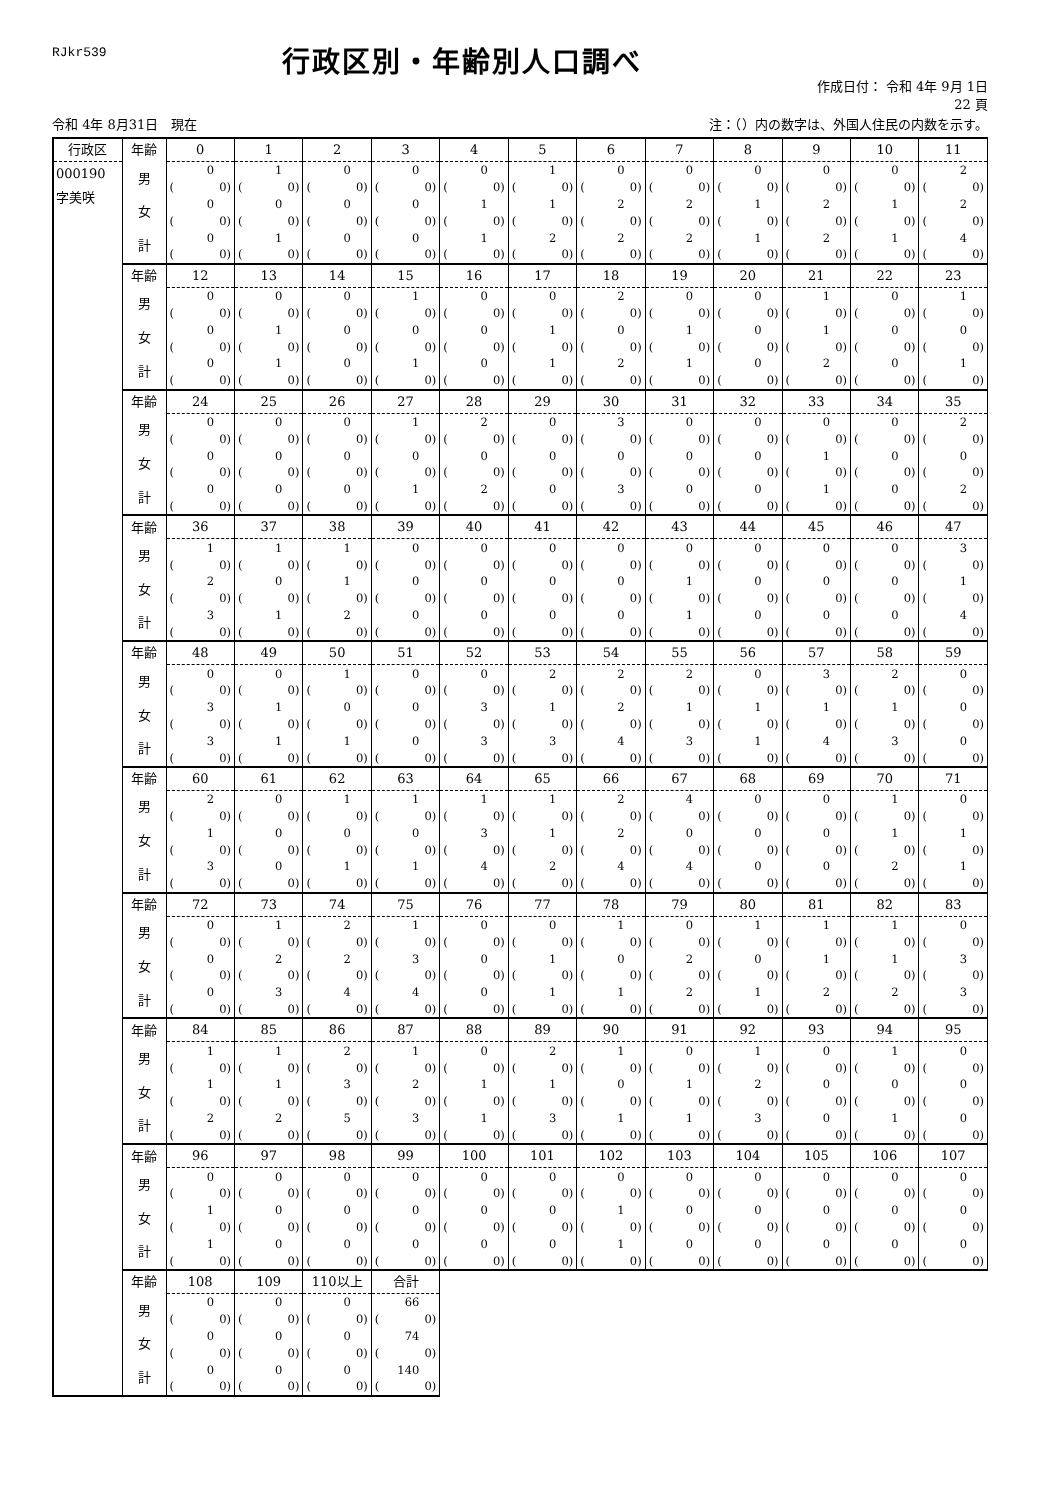RJkr539
行政区別・年齢別人口調べ
作成日付： 令和 4年 9月 1日
22 頁
令和 4年 8月31日　現在 注：（）内の数字は、外国人住民の内数を示す。
| 行政区 | 年齢 | 0 | 1 | 2 | 3 | 4 | 5 | 6 | 7 | 8 | 9 | 10 | 11 |
| 000190 字美咲 | 男 | 0 | 1 | 0 | 0 | 0 | 1 | 0 | 0 | 0 | 0 | 0 | 2 |
| | | ( 0) | ( 0) | ( 0) | ( 0) | ( 0) | ( 0) | ( 0) | ( 0) | ( 0) | ( 0) | ( 0) | ( 0) |
| | 女 | 0 | 0 | 0 | 0 | 1 | 1 | 2 | 2 | 1 | 2 | 1 | 2 |
| | | ( 0) | ( 0) | ( 0) | ( 0) | ( 0) | ( 0) | ( 0) | ( 0) | ( 0) | ( 0) | ( 0) | ( 0) |
| | 計 | 0 | 1 | 0 | 0 | 1 | 2 | 2 | 2 | 1 | 2 | 1 | 4 |
| | | ( 0) | ( 0) | ( 0) | ( 0) | ( 0) | ( 0) | ( 0) | ( 0) | ( 0) | ( 0) | ( 0) | ( 0) |
| | 年齢 | 12 | 13 | 14 | 15 | 16 | 17 | 18 | 19 | 20 | 21 | 22 | 23 |
| | 男 | 0 | 0 | 0 | 1 | 0 | 0 | 2 | 0 | 0 | 1 | 0 | 1 |
| | | ( 0) | ( 0) | ( 0) | ( 0) | ( 0) | ( 0) | ( 0) | ( 0) | ( 0) | ( 0) | ( 0) | ( 0) |
| | 女 | 0 | 1 | 0 | 0 | 0 | 1 | 0 | 1 | 0 | 1 | 0 | 0 |
| | | ( 0) | ( 0) | ( 0) | ( 0) | ( 0) | ( 0) | ( 0) | ( 0) | ( 0) | ( 0) | ( 0) | ( 0) |
| | 計 | 0 | 1 | 0 | 1 | 0 | 1 | 2 | 1 | 0 | 2 | 0 | 1 |
| | | ( 0) | ( 0) | ( 0) | ( 0) | ( 0) | ( 0) | ( 0) | ( 0) | ( 0) | ( 0) | ( 0) | ( 0) |
| | 年齢 | 24 | 25 | 26 | 27 | 28 | 29 | 30 | 31 | 32 | 33 | 34 | 35 |
| | 男 | 0 | 0 | 0 | 1 | 2 | 0 | 3 | 0 | 0 | 0 | 0 | 2 |
| | | ( 0) | ( 0) | ( 0) | ( 0) | ( 0) | ( 0) | ( 0) | ( 0) | ( 0) | ( 0) | ( 0) | ( 0) |
| | 女 | 0 | 0 | 0 | 0 | 0 | 0 | 0 | 0 | 0 | 1 | 0 | 0 |
| | | ( 0) | ( 0) | ( 0) | ( 0) | ( 0) | ( 0) | ( 0) | ( 0) | ( 0) | ( 0) | ( 0) | ( 0) |
| | 計 | 0 | 0 | 0 | 1 | 2 | 0 | 3 | 0 | 0 | 1 | 0 | 2 |
| | | ( 0) | ( 0) | ( 0) | ( 0) | ( 0) | ( 0) | ( 0) | ( 0) | ( 0) | ( 0) | ( 0) | ( 0) |
| | 年齢 | 36 | 37 | 38 | 39 | 40 | 41 | 42 | 43 | 44 | 45 | 46 | 47 |
| | 男 | 1 | 1 | 1 | 0 | 0 | 0 | 0 | 0 | 0 | 0 | 0 | 3 |
| | | ( 0) | ( 0) | ( 0) | ( 0) | ( 0) | ( 0) | ( 0) | ( 0) | ( 0) | ( 0) | ( 0) | ( 0) |
| | 女 | 2 | 0 | 1 | 0 | 0 | 0 | 0 | 1 | 0 | 0 | 0 | 1 |
| | | ( 0) | ( 0) | ( 0) | ( 0) | ( 0) | ( 0) | ( 0) | ( 0) | ( 0) | ( 0) | ( 0) | ( 0) |
| | 計 | 3 | 1 | 2 | 0 | 0 | 0 | 0 | 1 | 0 | 0 | 0 | 4 |
| | | ( 0) | ( 0) | ( 0) | ( 0) | ( 0) | ( 0) | ( 0) | ( 0) | ( 0) | ( 0) | ( 0) | ( 0) |
| | 年齢 | 48 | 49 | 50 | 51 | 52 | 53 | 54 | 55 | 56 | 57 | 58 | 59 |
| | 男 | 0 | 0 | 1 | 0 | 0 | 2 | 2 | 2 | 0 | 3 | 2 | 0 |
| | | ( 0) | ( 0) | ( 0) | ( 0) | ( 0) | ( 0) | ( 0) | ( 0) | ( 0) | ( 0) | ( 0) | ( 0) |
| | 女 | 3 | 1 | 0 | 0 | 3 | 1 | 2 | 1 | 1 | 1 | 1 | 0 |
| | | ( 0) | ( 0) | ( 0) | ( 0) | ( 0) | ( 0) | ( 0) | ( 0) | ( 0) | ( 0) | ( 0) | ( 0) |
| | 計 | 3 | 1 | 1 | 0 | 3 | 3 | 4 | 3 | 1 | 4 | 3 | 0 |
| | | ( 0) | ( 0) | ( 0) | ( 0) | ( 0) | ( 0) | ( 0) | ( 0) | ( 0) | ( 0) | ( 0) | ( 0) |
| | 年齢 | 60 | 61 | 62 | 63 | 64 | 65 | 66 | 67 | 68 | 69 | 70 | 71 |
| | 男 | 2 | 0 | 1 | 1 | 1 | 1 | 2 | 4 | 0 | 0 | 1 | 0 |
| | | ( 0) | ( 0) | ( 0) | ( 0) | ( 0) | ( 0) | ( 0) | ( 0) | ( 0) | ( 0) | ( 0) | ( 0) |
| | 女 | 1 | 0 | 0 | 0 | 3 | 1 | 2 | 0 | 0 | 0 | 1 | 1 |
| | | ( 0) | ( 0) | ( 0) | ( 0) | ( 0) | ( 0) | ( 0) | ( 0) | ( 0) | ( 0) | ( 0) | ( 0) |
| | 計 | 3 | 0 | 1 | 1 | 4 | 2 | 4 | 4 | 0 | 0 | 2 | 1 |
| | | ( 0) | ( 0) | ( 0) | ( 0) | ( 0) | ( 0) | ( 0) | ( 0) | ( 0) | ( 0) | ( 0) | ( 0) |
| | 年齢 | 72 | 73 | 74 | 75 | 76 | 77 | 78 | 79 | 80 | 81 | 82 | 83 |
| | 男 | 0 | 1 | 2 | 1 | 0 | 0 | 1 | 0 | 1 | 1 | 1 | 0 |
| | | ( 0) | ( 0) | ( 0) | ( 0) | ( 0) | ( 0) | ( 0) | ( 0) | ( 0) | ( 0) | ( 0) | ( 0) |
| | 女 | 0 | 2 | 2 | 3 | 0 | 1 | 0 | 2 | 0 | 1 | 1 | 3 |
| | | ( 0) | ( 0) | ( 0) | ( 0) | ( 0) | ( 0) | ( 0) | ( 0) | ( 0) | ( 0) | ( 0) | ( 0) |
| | 計 | 0 | 3 | 4 | 4 | 0 | 1 | 1 | 2 | 1 | 2 | 2 | 3 |
| | | ( 0) | ( 0) | ( 0) | ( 0) | ( 0) | ( 0) | ( 0) | ( 0) | ( 0) | ( 0) | ( 0) | ( 0) |
| | 年齢 | 84 | 85 | 86 | 87 | 88 | 89 | 90 | 91 | 92 | 93 | 94 | 95 |
| | 男 | 1 | 1 | 2 | 1 | 0 | 2 | 1 | 0 | 1 | 0 | 1 | 0 |
| | | ( 0) | ( 0) | ( 0) | ( 0) | ( 0) | ( 0) | ( 0) | ( 0) | ( 0) | ( 0) | ( 0) | ( 0) |
| | 女 | 1 | 1 | 3 | 2 | 1 | 1 | 0 | 1 | 2 | 0 | 0 | 0 |
| | | ( 0) | ( 0) | ( 0) | ( 0) | ( 0) | ( 0) | ( 0) | ( 0) | ( 0) | ( 0) | ( 0) | ( 0) |
| | 計 | 2 | 2 | 5 | 3 | 1 | 3 | 1 | 1 | 3 | 0 | 1 | 0 |
| | | ( 0) | ( 0) | ( 0) | ( 0) | ( 0) | ( 0) | ( 0) | ( 0) | ( 0) | ( 0) | ( 0) | ( 0) |
| | 年齢 | 96 | 97 | 98 | 99 | 100 | 101 | 102 | 103 | 104 | 105 | 106 | 107 |
| | 男 | 0 | 0 | 0 | 0 | 0 | 0 | 0 | 0 | 0 | 0 | 0 | 0 |
| | | ( 0) | ( 0) | ( 0) | ( 0) | ( 0) | ( 0) | ( 0) | ( 0) | ( 0) | ( 0) | ( 0) | ( 0) |
| | 女 | 1 | 0 | 0 | 0 | 0 | 0 | 1 | 0 | 0 | 0 | 0 | 0 |
| | | ( 0) | ( 0) | ( 0) | ( 0) | ( 0) | ( 0) | ( 0) | ( 0) | ( 0) | ( 0) | ( 0) | ( 0) |
| | 計 | 1 | 0 | 0 | 0 | 0 | 0 | 1 | 0 | 0 | 0 | 0 | 0 |
| | | ( 0) | ( 0) | ( 0) | ( 0) | ( 0) | ( 0) | ( 0) | ( 0) | ( 0) | ( 0) | ( 0) | ( 0) |
| | 年齢 | 108 | 109 | 110以上 | 合計 | | | | | | | | |
| | 男 | 0 | 0 | 0 | 66 | | | | | | | | |
| | | ( 0) | ( 0) | ( 0) | ( 0) | | | | | | | | |
| | 女 | 0 | 0 | 0 | 74 | | | | | | | | |
| | | ( 0) | ( 0) | ( 0) | ( 0) | | | | | | | | |
| | 計 | 0 | 0 | 0 | 140 | | | | | | | | |
| | | ( 0) | ( 0) | ( 0) | ( 0) | | | | | | | | |